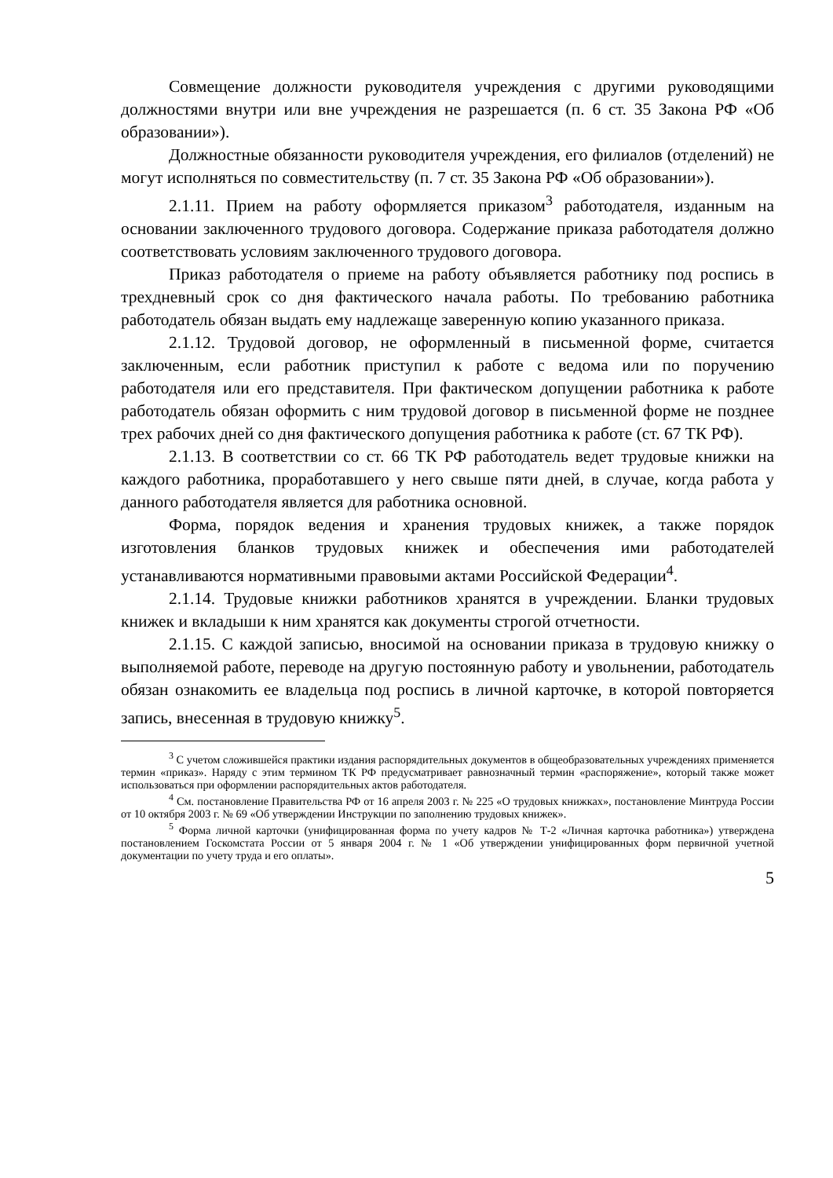Совмещение должности руководителя учреждения с другими руководящими должностями внутри или вне учреждения не разрешается (п. 6 ст. 35 Закона РФ «Об образовании»).
Должностные обязанности руководителя учреждения, его филиалов (отделений) не могут исполняться по совместительству (п. 7 ст. 35 Закона РФ «Об образовании»).
2.1.11. Прием на работу оформляется приказом<sup>3</sup> работодателя, изданным на основании заключенного трудового договора. Содержание приказа работодателя должно соответствовать условиям заключенного трудового договора.
Приказ работодателя о приеме на работу объявляется работнику под роспись в трехдневный срок со дня фактического начала работы. По требованию работника работодатель обязан выдать ему надлежаще заверенную копию указанного приказа.
2.1.12. Трудовой договор, не оформленный в письменной форме, считается заключенным, если работник приступил к работе с ведома или по поручению работодателя или его представителя. При фактическом допущении работника к работе работодатель обязан оформить с ним трудовой договор в письменной форме не позднее трех рабочих дней со дня фактического допущения работника к работе (ст. 67 ТК РФ).
2.1.13. В соответствии со ст. 66 ТК РФ работодатель ведет трудовые книжки на каждого работника, проработавшего у него свыше пяти дней, в случае, когда работа у данного работодателя является для работника основной.
Форма, порядок ведения и хранения трудовых книжек, а также порядок изготовления бланков трудовых книжек и обеспечения ими работодателей устанавливаются нормативными правовыми актами Российской Федерации<sup>4</sup>.
2.1.14. Трудовые книжки работников хранятся в учреждении. Бланки трудовых книжек и вкладыши к ним хранятся как документы строгой отчетности.
2.1.15. С каждой записью, вносимой на основании приказа в трудовую книжку о выполняемой работе, переводе на другую постоянную работу и увольнении, работодатель обязан ознакомить ее владельца под роспись в личной карточке, в которой повторяется запись, внесенная в трудовую книжку<sup>5</sup>.
<sup>3</sup> С учетом сложившейся практики издания распорядительных документов в общеобразовательных учреждениях применяется термин «приказ». Наряду с этим термином ТК РФ предусматривает равнозначный термин «распоряжение», который также может использоваться при оформлении распорядительных актов работодателя.
<sup>4</sup> См. постановление Правительства РФ от 16 апреля 2003 г. № 225 «О трудовых книжках», постановление Минтруда России от 10 октября 2003 г. № 69 «Об утверждении Инструкции по заполнению трудовых книжек».
<sup>5</sup> Форма личной карточки (унифицированная форма по учету кадров № Т-2 «Личная карточка работника») утверждена постановлением Госкомстата России от 5 января 2004 г. № 1 «Об утверждении унифицированных форм первичной учетной документации по учету труда и его оплаты».
5